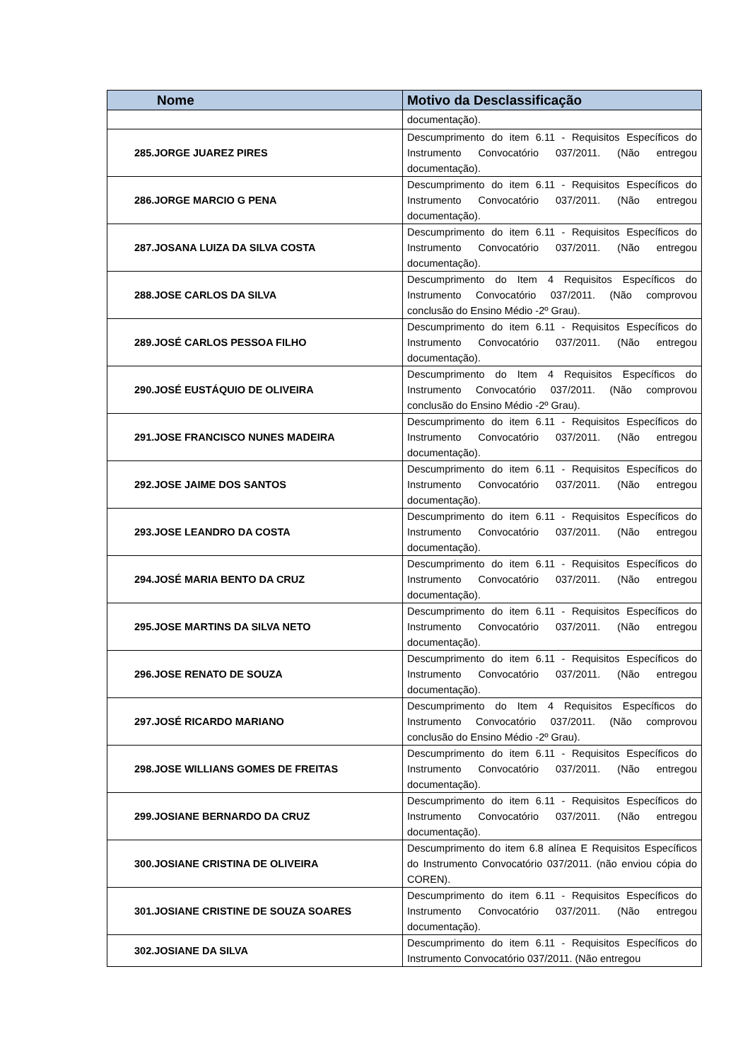| Nome | Motivo da Desclassificação |
| --- | --- |
| | documentação). |
| 285.JORGE JUAREZ PIRES | Descumprimento do item 6.11 - Requisitos Específicos do Instrumento Convocatório 037/2011. (Não entregou documentação). |
| 286.JORGE MARCIO G PENA | Descumprimento do item 6.11 - Requisitos Específicos do Instrumento Convocatório 037/2011. (Não entregou documentação). |
| 287.JOSANA LUIZA DA SILVA COSTA | Descumprimento do item 6.11 - Requisitos Específicos do Instrumento Convocatório 037/2011. (Não entregou documentação). |
| 288.JOSE CARLOS DA SILVA | Descumprimento do Item 4 Requisitos Específicos do Instrumento Convocatório 037/2011. (Não comprovou conclusão do Ensino Médio -2º Grau). |
| 289.JOSÉ CARLOS PESSOA FILHO | Descumprimento do item 6.11 - Requisitos Específicos do Instrumento Convocatório 037/2011. (Não entregou documentação). |
| 290.JOSÉ EUSTÁQUIO DE OLIVEIRA | Descumprimento do Item 4 Requisitos Específicos do Instrumento Convocatório 037/2011. (Não comprovou conclusão do Ensino Médio -2º Grau). |
| 291.JOSE FRANCISCO NUNES MADEIRA | Descumprimento do item 6.11 - Requisitos Específicos do Instrumento Convocatório 037/2011. (Não entregou documentação). |
| 292.JOSE JAIME DOS SANTOS | Descumprimento do item 6.11 - Requisitos Específicos do Instrumento Convocatório 037/2011. (Não entregou documentação). |
| 293.JOSE LEANDRO DA COSTA | Descumprimento do item 6.11 - Requisitos Específicos do Instrumento Convocatório 037/2011. (Não entregou documentação). |
| 294.JOSÉ MARIA BENTO DA CRUZ | Descumprimento do item 6.11 - Requisitos Específicos do Instrumento Convocatório 037/2011. (Não entregou documentação). |
| 295.JOSE MARTINS DA SILVA NETO | Descumprimento do item 6.11 - Requisitos Específicos do Instrumento Convocatório 037/2011. (Não entregou documentação). |
| 296.JOSE RENATO DE SOUZA | Descumprimento do item 6.11 - Requisitos Específicos do Instrumento Convocatório 037/2011. (Não entregou documentação). |
| 297.JOSÉ RICARDO MARIANO | Descumprimento do Item 4 Requisitos Específicos do Instrumento Convocatório 037/2011. (Não comprovou conclusão do Ensino Médio -2º Grau). |
| 298.JOSE WILLIANS GOMES DE FREITAS | Descumprimento do item 6.11 - Requisitos Específicos do Instrumento Convocatório 037/2011. (Não entregou documentação). |
| 299.JOSIANE BERNARDO DA CRUZ | Descumprimento do item 6.11 - Requisitos Específicos do Instrumento Convocatório 037/2011. (Não entregou documentação). |
| 300.JOSIANE CRISTINA DE OLIVEIRA | Descumprimento do item 6.8 alínea E Requisitos Específicos do Instrumento Convocatório 037/2011. (não enviou cópia do COREN). |
| 301.JOSIANE CRISTINE DE SOUZA SOARES | Descumprimento do item 6.11 - Requisitos Específicos do Instrumento Convocatório 037/2011. (Não entregou documentação). |
| 302.JOSIANE DA SILVA | Descumprimento do item 6.11 - Requisitos Específicos do Instrumento Convocatório 037/2011. (Não entregou |